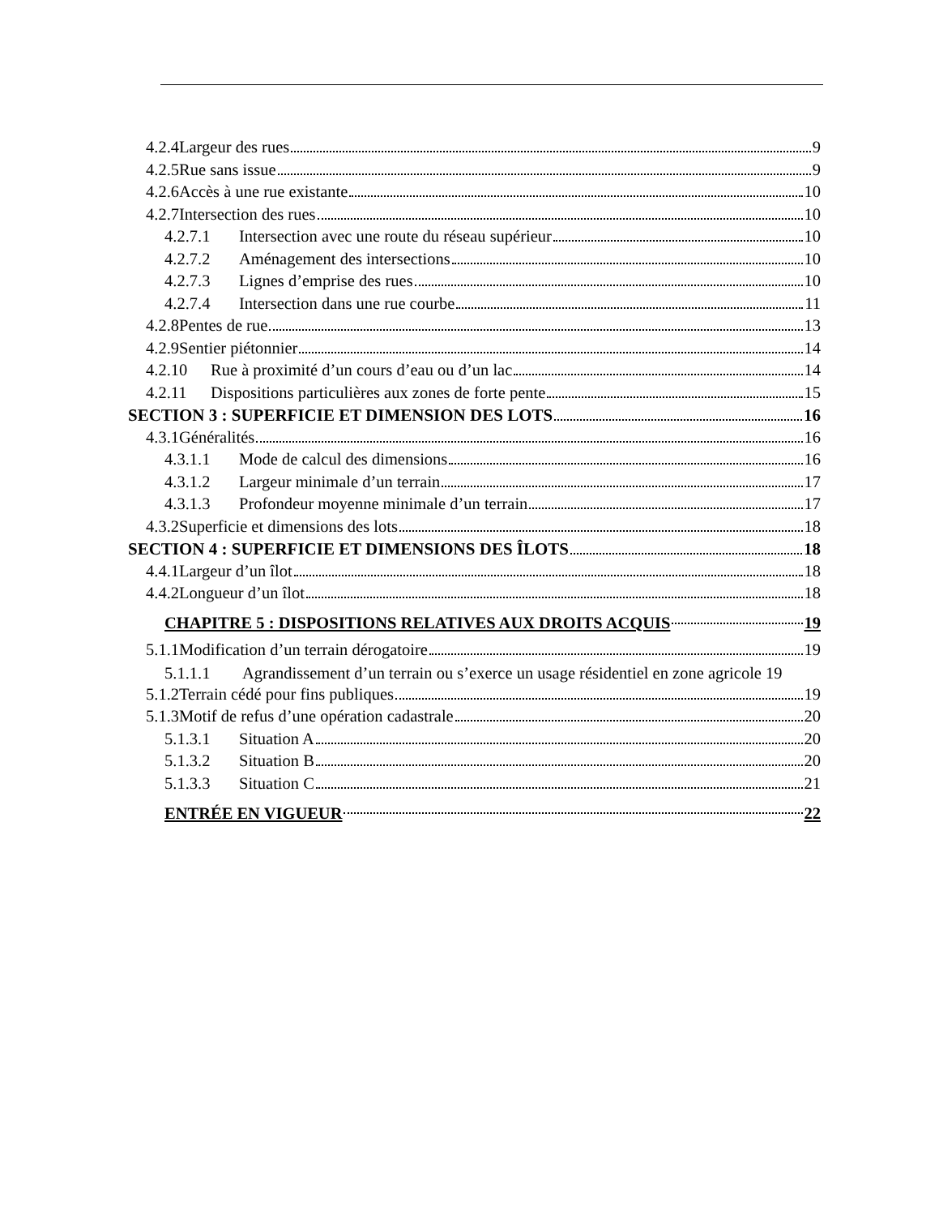4.2.4Largeur des rues 9
4.2.5Rue sans issue 9
4.2.6Accès à une rue existante 10
4.2.7Intersection des rues 10
4.2.7.1 Intersection avec une route du réseau supérieur 10
4.2.7.2 Aménagement des intersections 10
4.2.7.3 Lignes d’emprise des rues 10
4.2.7.4 Intersection dans une rue courbe 11
4.2.8Pentes de rue 13
4.2.9Sentier piétonnier 14
4.2.10 Rue à proximité d’un cours d’eau ou d’un lac 14
4.2.11 Dispositions particulières aux zones de forte pente 15
SECTION 3 : SUPERFICIE ET DIMENSION DES LOTS 16
4.3.1Généralités 16
4.3.1.1 Mode de calcul des dimensions 16
4.3.1.2 Largeur minimale d’un terrain 17
4.3.1.3 Profondeur moyenne minimale d’un terrain 17
4.3.2Superficie et dimensions des lots 18
SECTION 4 : SUPERFICIE ET DIMENSIONS DES ÎLOTS 18
4.4.1Largeur d’un îlot 18
4.4.2Longueur d’un îlot 18
CHAPITRE 5 : DISPOSITIONS RELATIVES AUX DROITS ACQUIS 19
5.1.1Modification d’un terrain dérogatoire 19
5.1.1.1 Agrandissement d’un terrain ou s’exerce un usage résidentiel en zone agricole 19
5.1.2Terrain cédé pour fins publiques 19
5.1.3Motif de refus d’une opération cadastrale 20
5.1.3.1 Situation A 20
5.1.3.2 Situation B 20
5.1.3.3 Situation C 21
ENTRÉE EN VIGUEUR 22